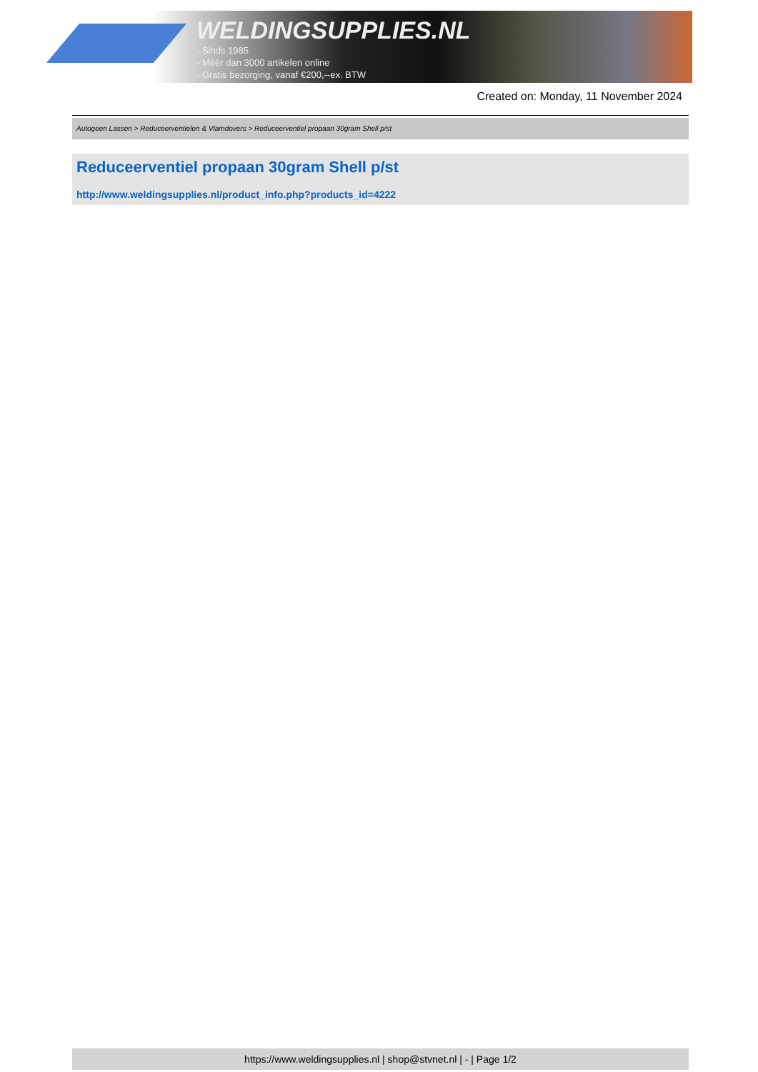WELDINGSUPPLIES.NL
- Sinds 1985
- Méér dan 3000 artikelen online
- Gratis bezorging, vanaf €200,--ex. BTW
Created on: Monday, 11 November 2024
Autogeen Lassen > Reduceerventielen & Vlamdovers > Reduceerventiel propaan 30gram Shell p/st
Reduceerventiel propaan 30gram Shell p/st
http://www.weldingsupplies.nl/product_info.php?products_id=4222
https://www.weldingsupplies.nl | shop@stvnet.nl | - | Page 1/2